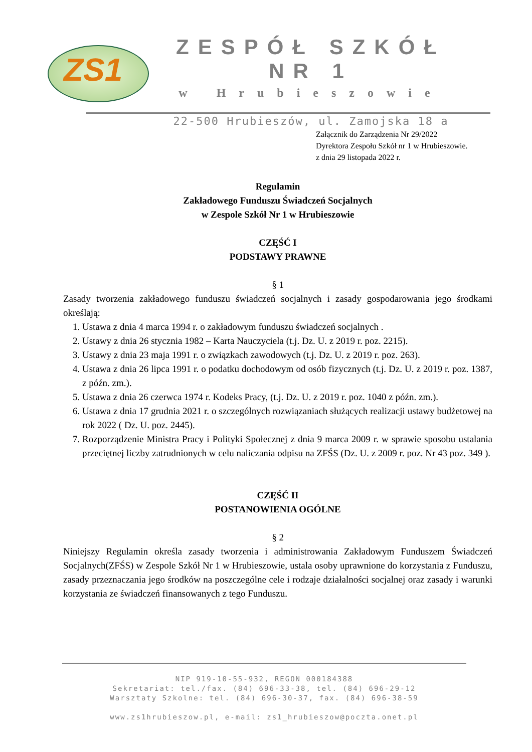ZS1
ZESPÓŁ SZKÓŁ NR 1
w Hrubieszowie
22-500 Hrubieszów, ul. Zamojska 18 a
Załącznik do Zarządzenia Nr 29/2022
Dyrektora Zespołu Szkół nr 1 w Hrubieszowie.
z dnia 29 listopada 2022 r.
Regulamin
Zakładowego Funduszu Świadczeń Socjalnych
w Zespole Szkół Nr 1 w Hrubieszowie
CZĘŚĆ I
PODSTAWY PRAWNE
§ 1
Zasady tworzenia zakładowego funduszu świadczeń socjalnych i zasady gospodarowania jego środkami określają:
1. Ustawa z dnia 4 marca 1994 r. o zakładowym funduszu świadczeń socjalnych .
2. Ustawy z dnia 26 stycznia 1982 – Karta Nauczyciela (t.j. Dz. U. z 2019 r. poz. 2215).
3. Ustawy z dnia 23 maja 1991 r. o związkach zawodowych (t.j. Dz. U. z 2019 r. poz. 263).
4. Ustawa z dnia 26 lipca 1991 r. o podatku dochodowym od osób fizycznych (t.j. Dz. U. z 2019 r. poz. 1387, z późn. zm.).
5. Ustawa z dnia 26 czerwca 1974 r. Kodeks Pracy, (t.j. Dz. U. z 2019 r. poz. 1040 z późn. zm.).
6. Ustawa z dnia 17 grudnia 2021 r. o szczególnych rozwiązaniach służących realizacji ustawy budżetowej na rok 2022 ( Dz. U. poz. 2445).
7. Rozporządzenie Ministra Pracy i Polityki Społecznej z dnia 9 marca 2009 r. w sprawie sposobu ustalania przeciętnej liczby zatrudnionych w celu naliczania odpisu na ZFŚS (Dz. U. z 2009 r. poz. Nr 43 poz. 349 ).
CZĘŚĆ II
POSTANOWIENIA OGÓLNE
§ 2
Niniejszy Regulamin określa zasady tworzenia i administrowania Zakładowym Funduszem Świadczeń Socjalnych(ZFŚS) w Zespole Szkół Nr 1 w Hrubieszowie, ustala osoby uprawnione do korzystania z Funduszu, zasady przeznaczania jego środków na poszczególne cele i rodzaje działalności socjalnej oraz zasady i warunki korzystania ze świadczeń finansowanych z tego Funduszu.
NIP 919-10-55-932, REGON 000184388
Sekretariat: tel./fax. (84) 696-33-38, tel. (84) 696-29-12
Warsztaty Szkolne: tel. (84) 696-30-37, fax. (84) 696-38-59
www.zs1hrubieszow.pl, e-mail: zs1_hrubieszow@poczta.onet.pl